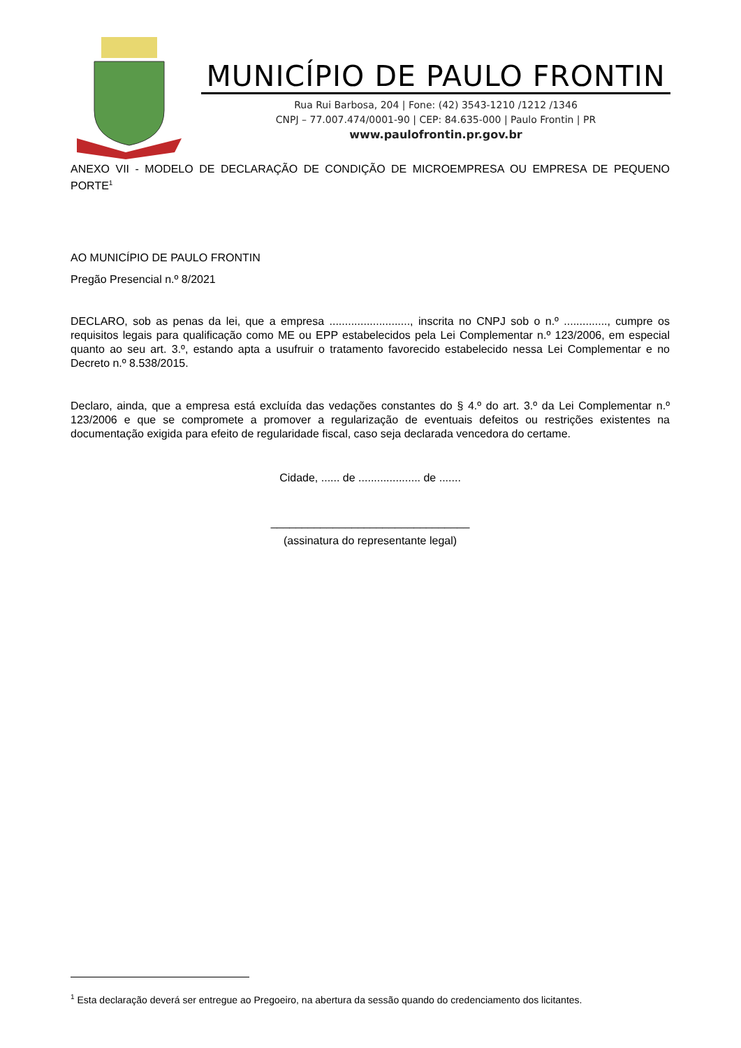MUNICÍPIO DE PAULO FRONTIN
Rua Rui Barbosa, 204 | Fone: (42) 3543-1210 /1212 /1346
CNPJ – 77.007.474/0001-90 | CEP: 84.635-000 | Paulo Frontin | PR
www.paulofrontin.pr.gov.br
ANEXO VII - MODELO DE DECLARAÇÃO DE CONDIÇÃO DE MICROEMPRESA OU EMPRESA DE PEQUENO PORTE<sup>1</sup>
AO MUNICÍPIO DE PAULO FRONTIN
Pregão Presencial n.º 8/2021
DECLARO, sob as penas da lei, que a empresa .........................., inscrita no CNPJ sob o n.º .............., cumpre os requisitos legais para qualificação como ME ou EPP estabelecidos pela Lei Complementar n.º 123/2006, em especial quanto ao seu art. 3.º, estando apta a usufruir o tratamento favorecido estabelecido nessa Lei Complementar e no Decreto n.º 8.538/2015.
Declaro, ainda, que a empresa está excluída das vedações constantes do § 4.º do art. 3.º da Lei Complementar n.º 123/2006 e que se compromete a promover a regularização de eventuais defeitos ou restrições existentes na documentação exigida para efeito de regularidade fiscal, caso seja declarada vencedora do certame.
Cidade, ...... de .................... de .......
________________________________
(assinatura do representante legal)
<sup>1</sup> Esta declaração deverá ser entregue ao Pregoeiro, na abertura da sessão quando do credenciamento dos licitantes.